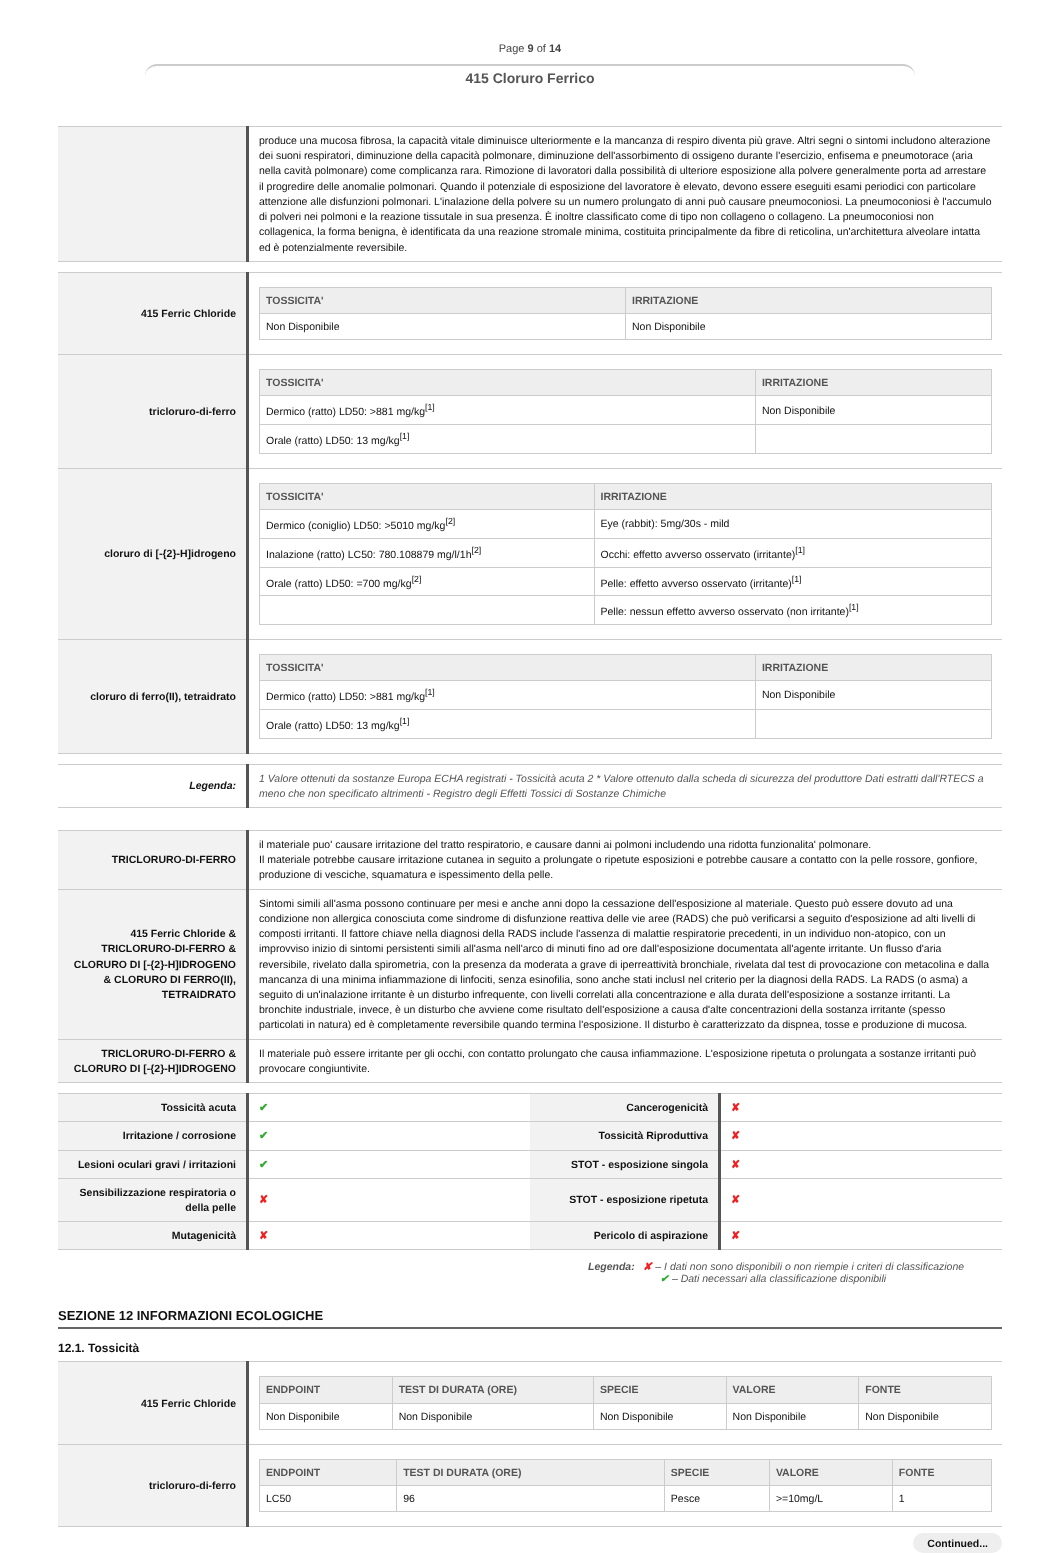Page 9 of 14
415 Cloruro Ferrico
| | produce una mucosa fibrosa, la capacità vitale diminuisce ulteriormente e la mancanza di respiro diventa più grave. Altri segni o sintomi includono alterazione dei suoni respiratori, diminuzione della capacità polmonare, diminuzione dell'assorbimento di ossigeno durante l'esercizio, enfisema e pneumotorace (aria nella cavità polmonare) come complicanza rara. Rimozione di lavoratori dalla possibilità di ulteriore esposizione alla polvere generalmente porta ad arrestare il progredire delle anomalie polmonari. Quando il potenziale di esposizione del lavoratore è elevato, devono essere eseguiti esami periodici con particolare attenzione alle disfunzioni polmonari. L'inalazione della polvere su un numero prolungato di anni può causare pneumoconiosi. La pneumoconiosi è l'accumulo di polveri nei polmoni e la reazione tissutale in sua presenza. È inoltre classificato come di tipo non collageno o collageno. La pneumoconiosi non collagenica, la forma benigna, è identificata da una reazione stromale minima, costituita principalmente da fibre di reticolina, un'architettura alveolare intatta ed è potenzialmente reversibile. |
| 415 Ferric Chloride | / TOSSICITA' / IRRITAZIONE / / --- / --- / / Non Disponibile / Non Disponibile / |
| tricloruro-di-ferro | / TOSSICITA' / IRRITAZIONE / / --- / --- / / Dermico (ratto) LD50: >881 mg/kg<sup>[1]</sup> / Non Disponibile / / Orale (ratto) LD50: 13 mg/kg<sup>[1]</sup> / / |
| cloruro di [-{2}-H]idrogeno | / TOSSICITA' / IRRITAZIONE / / --- / --- / / Dermico (coniglio) LD50: >5010 mg/kg<sup>[2]</sup> / Eye (rabbit): 5mg/30s - mild / / Inalazione (ratto) LC50: 780.108879 mg/l/1h<sup>[2]</sup> / Occhi: effetto avverso osservato (irritante)<sup>[1]</sup> / / Orale (ratto) LD50: =700 mg/kg<sup>[2]</sup> / Pelle: effetto avverso osservato (irritante)<sup>[1]</sup> / / / Pelle: nessun effetto avverso osservato (non irritante)<sup>[1]</sup> / |
| cloruro di ferro(II), tetraidrato | / TOSSICITA' / IRRITAZIONE / / --- / --- / / Dermico (ratto) LD50: >881 mg/kg<sup>[1]</sup> / Non Disponibile / / Orale (ratto) LD50: 13 mg/kg<sup>[1]</sup> / / |
| Legenda: | 1 Valore ottenuti da sostanze Europa ECHA registrati - Tossicità acuta 2 * Valore ottenuto dalla scheda di sicurezza del produttore Dati estratti dall'RTECS a meno che non specificato altrimenti - Registro degli Effetti Tossici di Sostanze Chimiche |
| TRICLORURO-DI-FERRO | il materiale puo' causare irritazione del tratto respiratorio, e causare danni ai polmoni includendo una ridotta funzionalita' polmonare. Il materiale potrebbe causare irritazione cutanea in seguito a prolungate o ripetute esposizioni e potrebbe causare a contatto con la pelle rossore, gonfiore, produzione di vesciche, squamatura e ispessimento della pelle. |
| 415 Ferric Chloride & TRICLORURO-DI-FERRO & CLORURO DI [-{2}-H]IDROGENO & CLORURO DI FERRO(II), TETRAIDRATO | Sintomi simili all'asma possono continuare per mesi e anche anni dopo la cessazione dell'esposizione al materiale. Questo può essere dovuto ad una condizione non allergica conosciuta come sindrome di disfunzione reattiva delle vie aree (RADS) che può verificarsi a seguito d'esposizione ad alti livelli di composti irritanti. Il fattore chiave nella diagnosi della RADS include l'assenza di malattie respiratorie precedenti, in un individuo non-atopico, con un improvviso inizio di sintomi persistenti simili all'asma nell'arco di minuti fino ad ore dall'esposizione documentata all'agente irritante. Un flusso d'aria reversibile, rivelato dalla spirometria, con la presenza da moderata a grave di iperreattività bronchiale, rivelata dal test di provocazione con metacolina e dalla mancanza di una minima infiammazione di linfociti, senza esinofilia, sono anche stati inclusI nel criterio per la diagnosi della RADS. La RADS (o asma) a seguito di un'inalazione irritante è un disturbo infrequente, con livelli correlati alla concentrazione e alla durata dell'esposizione a sostanze irritanti. La bronchite industriale, invece, è un disturbo che avviene come risultato dell'esposizione a causa d'alte concentrazioni della sostanza irritante (spesso particolati in natura) ed è completamente reversibile quando termina l'esposizione. Il disturbo è caratterizzato da dispnea, tosse e produzione di mucosa. |
| TRICLORURO-DI-FERRO & CLORURO DI [-{2}-H]IDROGENO | Il materiale può essere irritante per gli occhi, con contatto prolungato che causa infiammazione. L'esposizione ripetuta o prolungata a sostanze irritanti può provocare congiuntivite. |
| Tossicità acuta | ✔ | Cancerogenicità | ✘ |
| Irritazione / corrosione | ✔ | Tossicità Riproduttiva | ✘ |
| Lesioni oculari gravi / irritazioni | ✔ | STOT - esposizione singola | ✘ |
| Sensibilizzazione respiratoria o della pelle | ✘ | STOT - esposizione ripetuta | ✘ |
| Mutagenicità | ✘ | Pericolo di aspirazione | ✘ |
Legenda: ✘ – I dati non sono disponibili o non riempie i criteri di classificazione
✔ – Dati necessari alla classificazione disponibili
SEZIONE 12 INFORMAZIONI ECOLOGICHE
12.1. Tossicità
| 415 Ferric Chloride | / ENDPOINT / TEST DI DURATA (ORE) / SPECIE / VALORE / FONTE / / --- / --- / --- / --- / --- / / Non Disponibile / Non Disponibile / Non Disponibile / Non Disponibile / Non Disponibile / |
| tricloruro-di-ferro | / ENDPOINT / TEST DI DURATA (ORE) / SPECIE / VALORE / FONTE / / --- / --- / --- / --- / --- / / LC50 / 96 / Pesce / >=10mg/L / 1 / |
Continued...